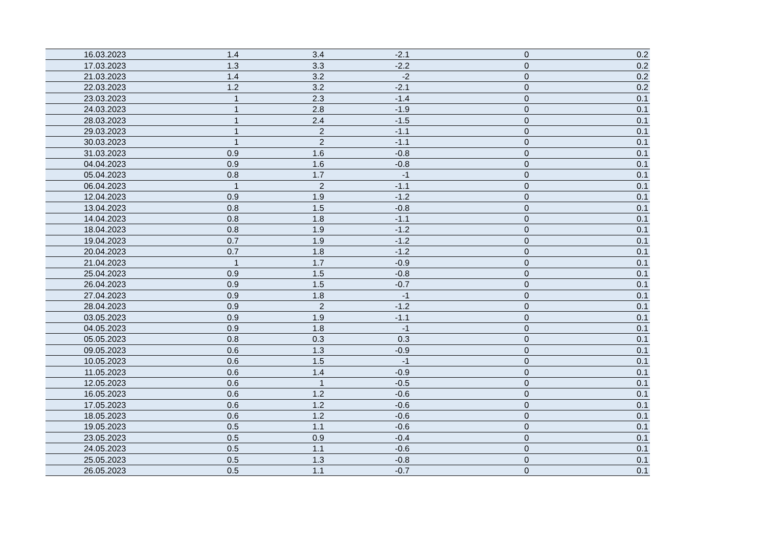| 16.03.2023 | 1.4 | 3.4 | -2.1 | 0 | 0.2 |
| 17.03.2023 | 1.3 | 3.3 | -2.2 | 0 | 0.2 |
| 21.03.2023 | 1.4 | 3.2 | -2 | 0 | 0.2 |
| 22.03.2023 | 1.2 | 3.2 | -2.1 | 0 | 0.2 |
| 23.03.2023 | 1 | 2.3 | -1.4 | 0 | 0.1 |
| 24.03.2023 | 1 | 2.8 | -1.9 | 0 | 0.1 |
| 28.03.2023 | 1 | 2.4 | -1.5 | 0 | 0.1 |
| 29.03.2023 | 1 | 2 | -1.1 | 0 | 0.1 |
| 30.03.2023 | 1 | 2 | -1.1 | 0 | 0.1 |
| 31.03.2023 | 0.9 | 1.6 | -0.8 | 0 | 0.1 |
| 04.04.2023 | 0.9 | 1.6 | -0.8 | 0 | 0.1 |
| 05.04.2023 | 0.8 | 1.7 | -1 | 0 | 0.1 |
| 06.04.2023 | 1 | 2 | -1.1 | 0 | 0.1 |
| 12.04.2023 | 0.9 | 1.9 | -1.2 | 0 | 0.1 |
| 13.04.2023 | 0.8 | 1.5 | -0.8 | 0 | 0.1 |
| 14.04.2023 | 0.8 | 1.8 | -1.1 | 0 | 0.1 |
| 18.04.2023 | 0.8 | 1.9 | -1.2 | 0 | 0.1 |
| 19.04.2023 | 0.7 | 1.9 | -1.2 | 0 | 0.1 |
| 20.04.2023 | 0.7 | 1.8 | -1.2 | 0 | 0.1 |
| 21.04.2023 | 1 | 1.7 | -0.9 | 0 | 0.1 |
| 25.04.2023 | 0.9 | 1.5 | -0.8 | 0 | 0.1 |
| 26.04.2023 | 0.9 | 1.5 | -0.7 | 0 | 0.1 |
| 27.04.2023 | 0.9 | 1.8 | -1 | 0 | 0.1 |
| 28.04.2023 | 0.9 | 2 | -1.2 | 0 | 0.1 |
| 03.05.2023 | 0.9 | 1.9 | -1.1 | 0 | 0.1 |
| 04.05.2023 | 0.9 | 1.8 | -1 | 0 | 0.1 |
| 05.05.2023 | 0.8 | 0.3 | 0.3 | 0 | 0.1 |
| 09.05.2023 | 0.6 | 1.3 | -0.9 | 0 | 0.1 |
| 10.05.2023 | 0.6 | 1.5 | -1 | 0 | 0.1 |
| 11.05.2023 | 0.6 | 1.4 | -0.9 | 0 | 0.1 |
| 12.05.2023 | 0.6 | 1 | -0.5 | 0 | 0.1 |
| 16.05.2023 | 0.6 | 1.2 | -0.6 | 0 | 0.1 |
| 17.05.2023 | 0.6 | 1.2 | -0.6 | 0 | 0.1 |
| 18.05.2023 | 0.6 | 1.2 | -0.6 | 0 | 0.1 |
| 19.05.2023 | 0.5 | 1.1 | -0.6 | 0 | 0.1 |
| 23.05.2023 | 0.5 | 0.9 | -0.4 | 0 | 0.1 |
| 24.05.2023 | 0.5 | 1.1 | -0.6 | 0 | 0.1 |
| 25.05.2023 | 0.5 | 1.3 | -0.8 | 0 | 0.1 |
| 26.05.2023 | 0.5 | 1.1 | -0.7 | 0 | 0.1 |